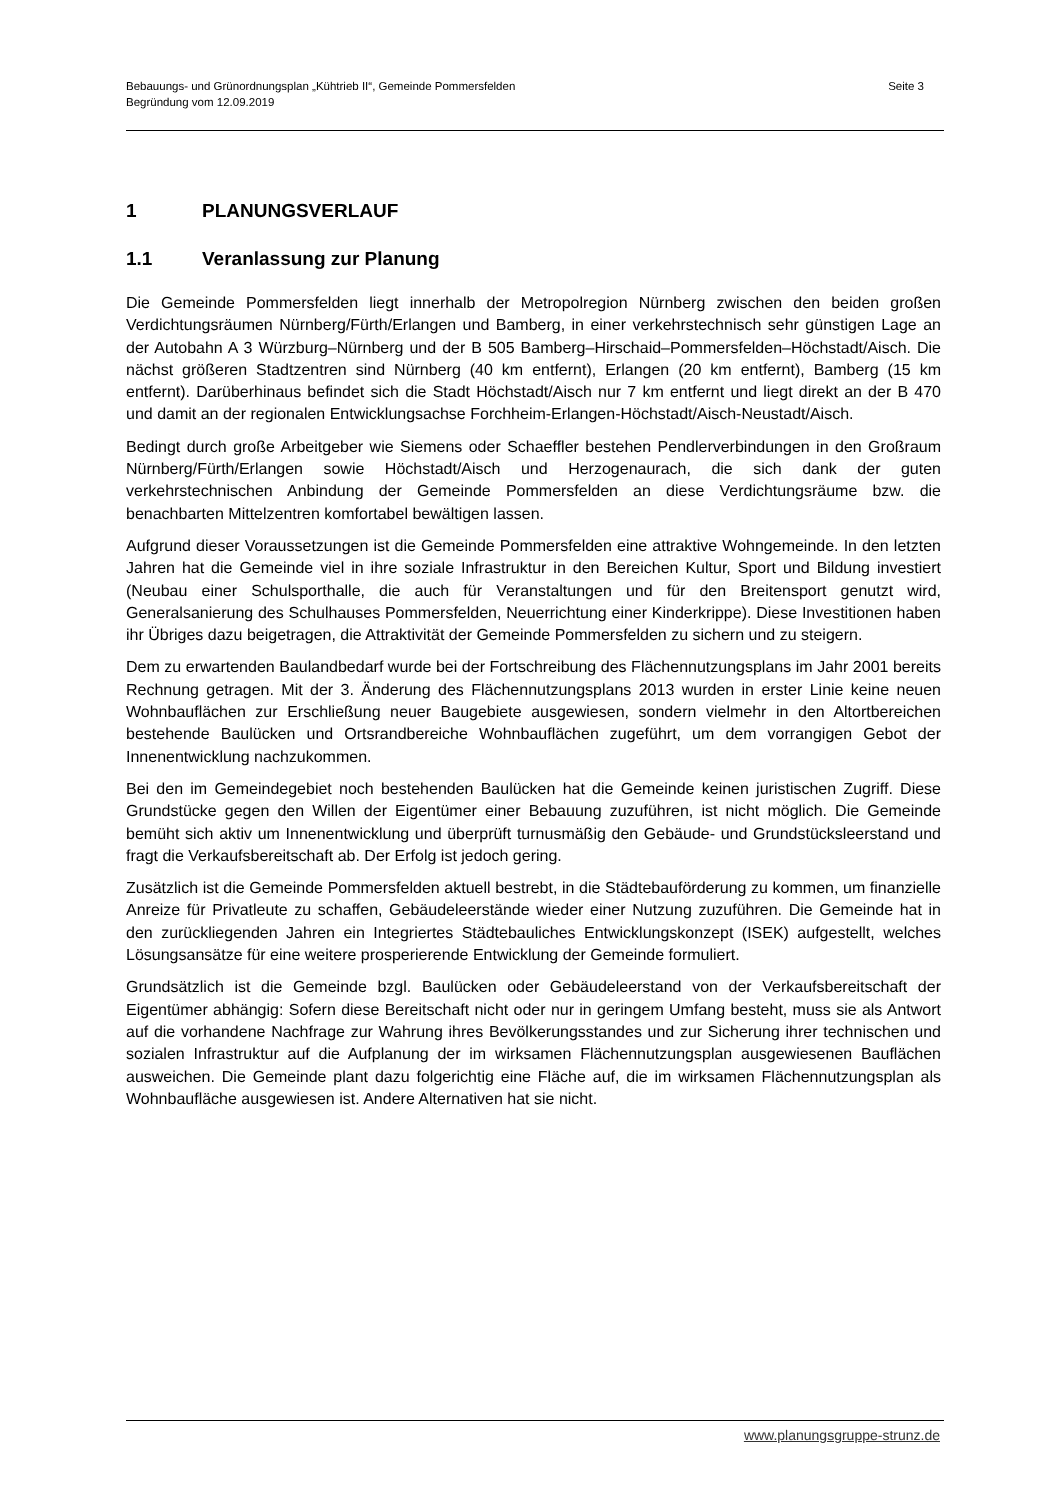Seite 3 Bebauungs- und Grünordnungsplan „Kühtrieb II“, Gemeinde Pommersfelden
Begründung vom 12.09.2019
1 PLANUNGSVERLAUF
1.1 Veranlassung zur Planung
Die Gemeinde Pommersfelden liegt innerhalb der Metropolregion Nürnberg zwischen den beiden großen Verdichtungsräumen Nürnberg/Fürth/Erlangen und Bamberg, in einer verkehrstechnisch sehr günstigen Lage an der Autobahn A 3 Würzburg–Nürnberg und der B 505 Bamberg–Hirschaid–Pommersfelden–Höchstadt/Aisch. Die nächst größeren Stadtzentren sind Nürnberg (40 km entfernt), Erlangen (20 km entfernt), Bamberg (15 km entfernt). Darüberhinaus befindet sich die Stadt Höchstadt/Aisch nur 7 km entfernt und liegt direkt an der B 470 und damit an der regionalen Entwicklungsachse Forchheim-Erlangen-Höchstadt/Aisch-Neustadt/Aisch.
Bedingt durch große Arbeitgeber wie Siemens oder Schaeffler bestehen Pendlerverbindungen in den Großraum Nürnberg/Fürth/Erlangen sowie Höchstadt/Aisch und Herzogenaurach, die sich dank der guten verkehrstechnischen Anbindung der Gemeinde Pommersfelden an diese Verdichtungsräume bzw. die benachbarten Mittelzentren komfortabel bewältigen lassen.
Aufgrund dieser Voraussetzungen ist die Gemeinde Pommersfelden eine attraktive Wohngemeinde. In den letzten Jahren hat die Gemeinde viel in ihre soziale Infrastruktur in den Bereichen Kultur, Sport und Bildung investiert (Neubau einer Schulsporthalle, die auch für Veranstaltungen und für den Breitensport genutzt wird, Generalsanierung des Schulhauses Pommersfelden, Neuerrichtung einer Kinderkrippe). Diese Investitionen haben ihr Übriges dazu beigetragen, die Attraktivität der Gemeinde Pommersfelden zu sichern und zu steigern.
Dem zu erwartenden Baulandbedarf wurde bei der Fortschreibung des Flächennutzungsplans im Jahr 2001 bereits Rechnung getragen. Mit der 3. Änderung des Flächennutzungsplans 2013 wurden in erster Linie keine neuen Wohnbauflächen zur Erschließung neuer Baugebiete ausgewiesen, sondern vielmehr in den Altortbereichen bestehende Baulücken und Ortsrandbereiche Wohnbauflächen zugeführt, um dem vorrangigen Gebot der Innenentwicklung nachzukommen.
Bei den im Gemeindegebiet noch bestehenden Baulücken hat die Gemeinde keinen juristischen Zugriff. Diese Grundstücke gegen den Willen der Eigentümer einer Bebauung zuzuführen, ist nicht möglich. Die Gemeinde bemüht sich aktiv um Innenentwicklung und überprüft turnusmäßig den Gebäude- und Grundstücksleerstand und fragt die Verkaufsbereitschaft ab. Der Erfolg ist jedoch gering.
Zusätzlich ist die Gemeinde Pommersfelden aktuell bestrebt, in die Städtebauförderung zu kommen, um finanzielle Anreize für Privatleute zu schaffen, Gebäudeleerstände wieder einer Nutzung zuzuführen. Die Gemeinde hat in den zurückliegenden Jahren ein Integriertes Städtebauliches Entwicklungskonzept (ISEK) aufgestellt, welches Lösungsansätze für eine weitere prosperierende Entwicklung der Gemeinde formuliert.
Grundsätzlich ist die Gemeinde bzgl. Baulücken oder Gebäudeleerstand von der Verkaufsbereitschaft der Eigentümer abhängig: Sofern diese Bereitschaft nicht oder nur in geringem Umfang besteht, muss sie als Antwort auf die vorhandene Nachfrage zur Wahrung ihres Bevölkerungsstandes und zur Sicherung ihrer technischen und sozialen Infrastruktur auf die Aufplanung der im wirksamen Flächennutzungsplan ausgewiesenen Bauflächen ausweichen. Die Gemeinde plant dazu folgerichtig eine Fläche auf, die im wirksamen Flächennutzungsplan als Wohnbaufläche ausgewiesen ist. Andere Alternativen hat sie nicht.
www.planungsgruppe-strunz.de